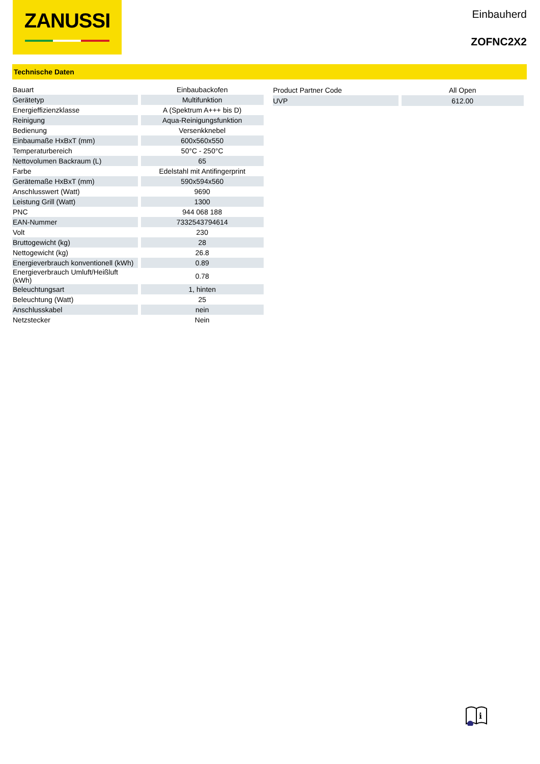ZANUSSI
Einbauherd
ZOFNC2X2
Technische Daten
| Bauart | Einbaubackofen |
| Gerätetyp | Multifunktion |
| Energieffizienzklasse | A (Spektrum A+++ bis D) |
| Reinigung | Aqua-Reinigungsfunktion |
| Bedienung | Versenkknebel |
| Einbaumaße HxBxT (mm) | 600x560x550 |
| Temperaturbereich | 50°C - 250°C |
| Nettovolumen Backraum (L) | 65 |
| Farbe | Edelstahl mit Antifingerprint |
| Gerätemaße HxBxT (mm) | 590x594x560 |
| Anschlusswert (Watt) | 9690 |
| Leistung Grill (Watt) | 1300 |
| PNC | 944 068 188 |
| EAN-Nummer | 7332543794614 |
| Volt | 230 |
| Bruttogewicht (kg) | 28 |
| Nettogewicht (kg) | 26.8 |
| Energieverbrauch konventionell (kWh) | 0.89 |
| Energieverbrauch Umluft/Heißluft (kWh) | 0.78 |
| Beleuchtungsart | 1, hinten |
| Beleuchtung (Watt) | 25 |
| Anschlusskabel | nein |
| Netzstecker | Nein |
| Product Partner Code | All Open |
| UVP | 612.00 |
i